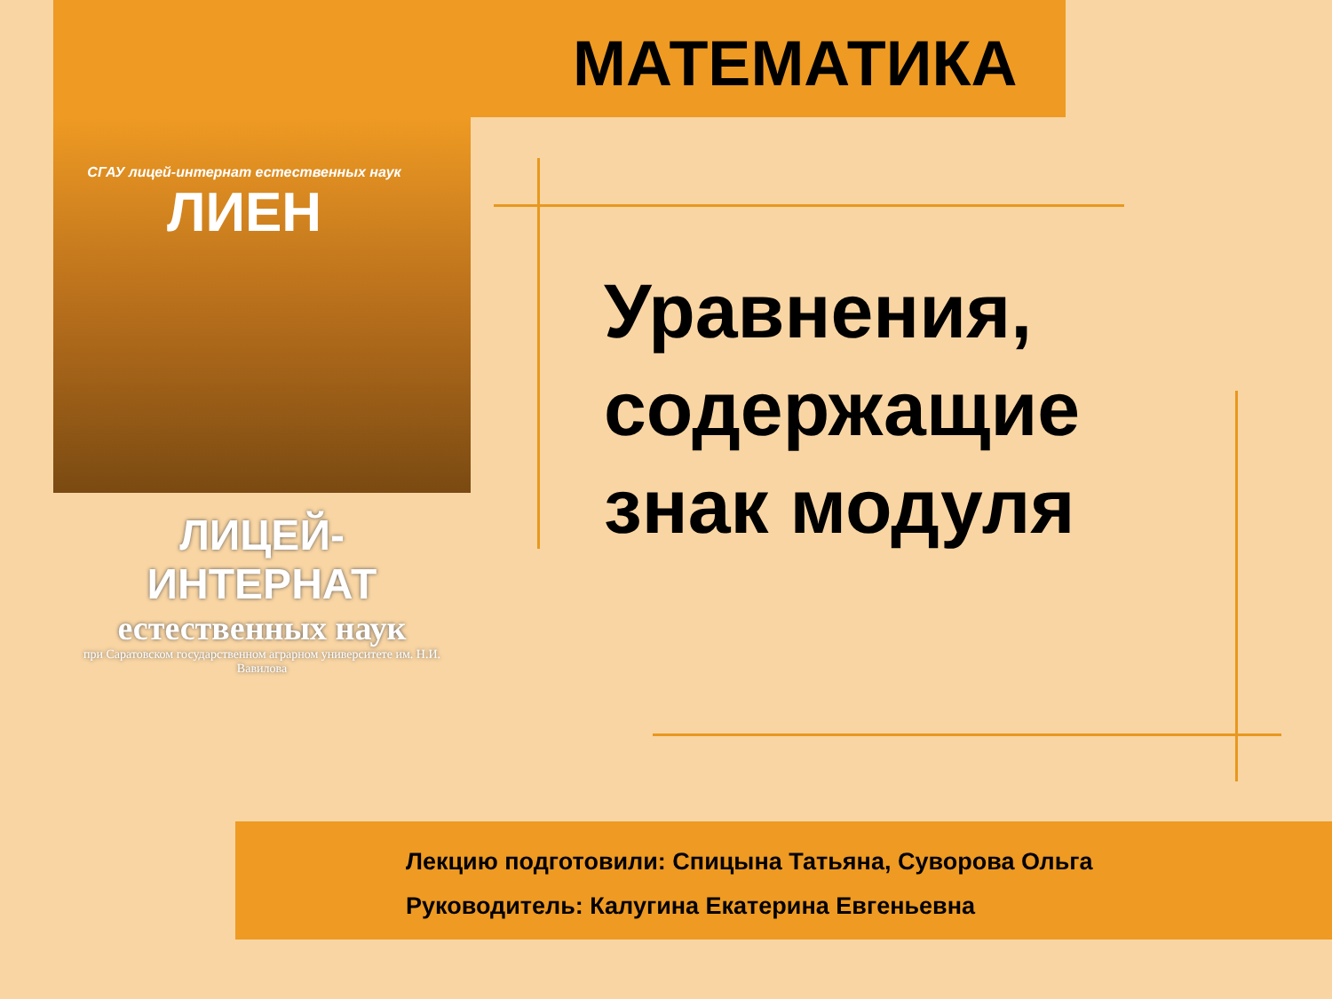МАТЕМАТИКА
СГАУ лицей-интернат естественных наук
ЛИЕН
ЛИЦЕЙ-ИНТЕРНАТ
естественных наук
при Саратовском государственном аграрном университете им. Н.И. Вавилова
Уравнения,
содержащие
знак модуля
Лекцию подготовили: Спицына Татьяна, Суворова Ольга
Руководитель: Калугина Екатерина Евгеньевна